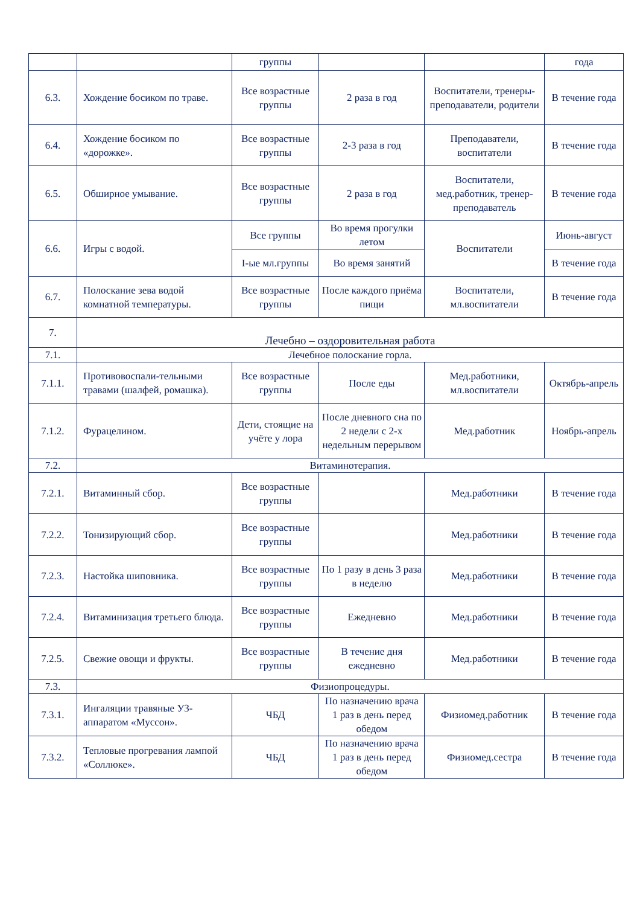| | | группы | | | года |
| 6.3. | Хождение босиком по траве. | Все возрастные группы | 2 раза в год | Воспитатели, тренеры-преподаватели, родители | В течение года |
| 6.4. | Хождение босиком по «дорожке». | Все возрастные группы | 2-3 раза в год | Преподаватели, воспитатели | В течение года |
| 6.5. | Обширное умывание. | Все возрастные группы | 2 раза в год | Воспитатели, мед.работник, тренер-преподаватель | В течение года |
| 6.6. | Игры с водой. | Все группы | Во время прогулки летом | Воспитатели | Июнь-август |
| | | I-ые мл.группы | Во время занятий | | В течение года |
| 6.7. | Полоскание зева водой комнатной температуры. | Все возрастные группы | После каждого приёма пищи | Воспитатели, мл.воспитатели | В течение года |
| 7. | Лечебно – оздоровительная работа | | | | |
| 7.1. | Лечебное полоскание горла. | | | | |
| 7.1.1. | Противовоспали-тельными травами (шалфей, ромашка). | Все возрастные группы | После еды | Мед.работники, мл.воспитатели | Октябрь-апрель |
| 7.1.2. | Фурацелином. | Дети, стоящие на учёте у лора | После дневного сна по 2 недели с 2-х недельным перерывом | Мед.работник | Ноябрь-апрель |
| 7.2. | Витаминотерапия. | | | | |
| 7.2.1. | Витаминный сбор. | Все возрастные группы | | Мед.работники | В течение года |
| 7.2.2. | Тонизирующий сбор. | Все возрастные группы | | Мед.работники | В течение года |
| 7.2.3. | Настойка шиповника. | Все возрастные группы | По 1 разу в день 3 раза в неделю | Мед.работники | В течение года |
| 7.2.4. | Витаминизация третьего блюда. | Все возрастные группы | Ежедневно | Мед.работники | В течение года |
| 7.2.5. | Свежие овощи и фрукты. | Все возрастные группы | В течение дня ежедневно | Мед.работники | В течение года |
| 7.3. | Физиопроцедуры. | | | | |
| 7.3.1. | Ингаляции травяные УЗ-аппаратом «Муссон». | ЧБД | По назначению врача 1 раз в день перед обедом | Физиомед.работник | В течение года |
| 7.3.2. | Тепловые прогревания лампой «Соллюке». | ЧБД | По назначению врача 1 раз в день перед обедом | Физиомед.сестра | В течение года |